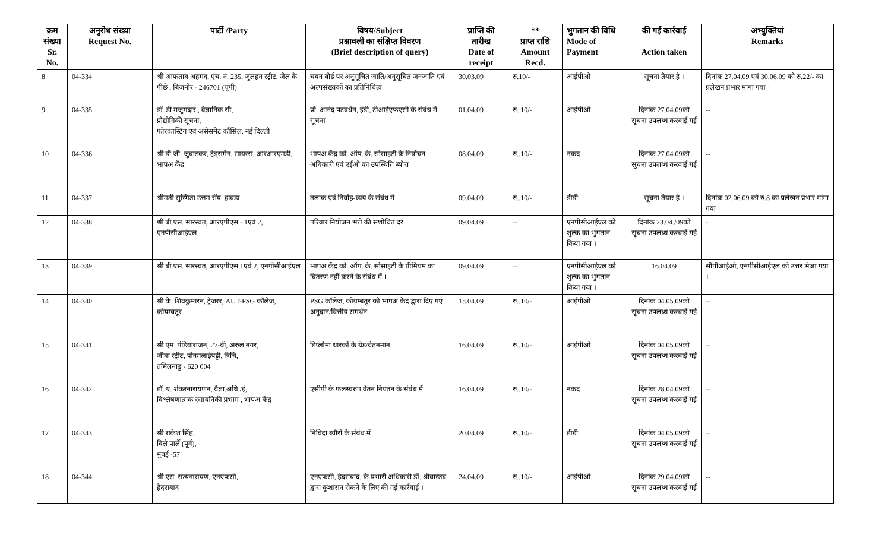| क्रम संख्या Sr. No. | अनुरोध संख्या Request No. | पार्टी /Party | विषय/Subject प्रश्नावली का संक्षिप्त विवरण (Brief description of query) | प्राप्ति की तारीख Date of receipt | ** प्राप्त राशि Amount Recd. | भुगतान की विधि Mode of Payment | की गई कार्रवाई Action taken | अभ्युक्तियां Remarks |
| --- | --- | --- | --- | --- | --- | --- | --- | --- |
| 8 | 04-334 | श्री आफताब अहमद, एच. नं. 235, जुलहन स्ट्रीट, जेल के पीछे , बिजनोर - 246701 (यूपी) | चयन बोर्ड पर अनुसूचित जाति/अनुसूचित जनजाति एवं अल्पसंख्यकों का प्रतिनिधित्व | 30.03.09 | रु.10/- | आईपीओ | सूचना तैयार है । | दिनांक 27.04.09 एवं 30.06.09 को रु.22/- का प्रलेखन प्रभार मांगा गया । |
| 9 | 04-335 | डॉ. डी मजुमदार,, वैज्ञानिक सी, प्रौद्योगिकी सूचना, फोरकास्टिंग एवं असेसमेंट कौंसिल, नई दिल्ली | प्रो. आनंद पटवर्धन, ईडी, टीआईएफएसी के संबंध में सूचना | 01.04.09 | रु. 10/- | आईपीओ | दिनांक 27.04.09को सूचना उपलब्ध करवाई गई | -- |
| 10 | 04-336 | श्री डी.जी. जुवाटकर, ट्रेड्समैन, सायरस, आरआरएमडी, भापअ केंद्र | भापअ केंद्र को. ऑप. क्रे. सोसाइटी के निर्वाचन अधिकारी एवं एईओ का उपस्थिति ब्योरा | 08.04.09 | रु..10/- | नकद | दिनांक 27.04.09को सूचना उपलब्ध करवाई गई | -- |
| 11 | 04-337 | श्रीमती सुस्मिता उत्तम रॉय, हावड़ा | तलाक एवं निर्वाह-व्यय के संबंध में | 09.04.09 | रु..10/- | डीडी | सूचना तैयार है । | दिनांक 02.06.09 को रु.8 का प्रलेखन प्रभार मांगा गया । |
| 12 | 04-338 | श्री बी.एस. सारस्वत, आरएपीएस - 1एवं 2, एनपीसीआईएल | परिवार नियोजन भत्ते की संशोधित दर | 09.04.09 | -- | एनपीसीआईएल को शुल्क का भुगतान किया गया । | दिनांक 23.04./09को सूचना उपलब्ध करवाई गई | - |
| 13 | 04-339 | श्री बी.एस. सारस्वत, आरएपीएस 1एवं 2, एनपीसीआईएल | भापअ केंद्र को. ऑप. क्रे. सोसाइटी के प्रीमियम का वितरण नहीं करने के संबंध में । | 09.04.09 | -- | एनपीसीआईएल को शुल्क का भुगतान किया गया । | 16.04.09 | सीपीआईओ, एनपीसीआईएल को उत्तर भेजा गया । |
| 14 | 04-340 | श्री के. शिवकुमारन, ट्रेजरर, AUT-PSG कॉलेज, कोयम्बतूर | PSG कॉलेज, कोयम्बतूर को भापअ केंद्र द्वारा दिए गए अनुदान/वित्तीय समर्थन | 15.04.09 | रु..10/- | आईपीओ | दिनांक 04.05.09को सूचना उपलब्ध करवाई गई | -- |
| 15 | 04-341 | श्री एम. पंडियाराजन, 27-बी, अरुल नगर, जीवा स्ट्रीट, पोनमलाईपट्टी, त्रिचि, तमिलनाडु - 620 004 | डिप्लोमा धारकों के ग्रेड/वेतनमान | 16.04.09 | रु..10/- | आईपीओ | दिनांक 04.05.09को सूचना उपलब्ध करवाई गई | -- |
| 16 | 04-342 | डॉ. ए. शंकरनारायणन, वैज्ञा.अधि./ई, विश्लेषणात्मक रसायनिकी प्रभाग , भापअ केंद्र | एसीपी के फलस्वरुप वेतन नियतन के संबंध में | 16.04.09 | रु..10/- | नकद | दिनांक 28.04.09को सूचना उपलब्ध करवाई गई | -- |
| 17 | 04-343 | श्री राकेश सिंह, विले पार्ले (पूर्व), मुंबई -57 | निविदा ब्यौरों के संबंध में | 20.04.09 | रु..10/- | डीडी | दिनांक 04.05.09को सूचना उपलब्ध करवाई गई | -- |
| 18 | 04-344 | श्री एस. सत्यनारायण, एनएफसी, हैदराबाद | एनएफसी, हैदराबाद, के प्रभारी अधिकारी डॉ. श्रीवास्तव द्वारा कुशासन रोकने के लिए की गई कार्रवाई । | 24.04.09 | रु..10/- | आईपीओ | दिनांक 29.04.09को सूचना उपलब्ध करवाई गई | -- |